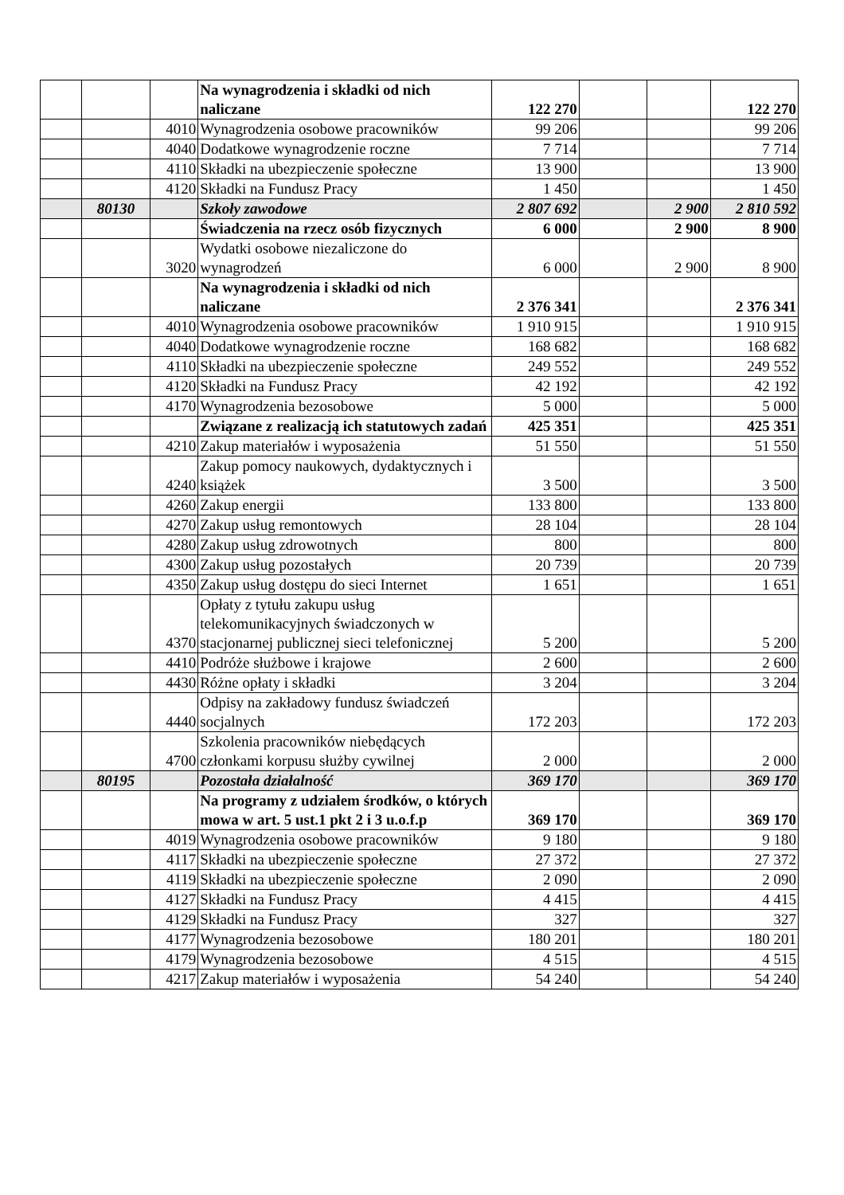| | | | Na wynagrodzenia i składki od nich naliczane | 122 270 | | | 122 270 |
| | | 4010 | Wynagrodzenia osobowe pracowników | 99 206 | | | 99 206 |
| | | 4040 | Dodatkowe wynagrodzenie roczne | 7 714 | | | 7 714 |
| | | 4110 | Składki na ubezpieczenie społeczne | 13 900 | | | 13 900 |
| | | 4120 | Składki na Fundusz Pracy | 1 450 | | | 1 450 |
| | 80130 | | Szkoły zawodowe | 2 807 692 | | 2 900 | 2 810 592 |
| | | | Świadczenia na rzecz osób fizycznych | 6 000 | | 2 900 | 8 900 |
| | | 3020 | Wydatki osobowe niezaliczone do wynagrodzeń | 6 000 | | 2 900 | 8 900 |
| | | | Na wynagrodzenia i składki od nich naliczane | 2 376 341 | | | 2 376 341 |
| | | 4010 | Wynagrodzenia osobowe pracowników | 1 910 915 | | | 1 910 915 |
| | | 4040 | Dodatkowe wynagrodzenie roczne | 168 682 | | | 168 682 |
| | | 4110 | Składki na ubezpieczenie społeczne | 249 552 | | | 249 552 |
| | | 4120 | Składki na Fundusz Pracy | 42 192 | | | 42 192 |
| | | 4170 | Wynagrodzenia bezosobowe | 5 000 | | | 5 000 |
| | | | Związane z realizacją ich statutowych zadań | 425 351 | | | 425 351 |
| | | 4210 | Zakup materiałów i wyposażenia | 51 550 | | | 51 550 |
| | | 4240 | Zakup pomocy naukowych, dydaktycznych i książek | 3 500 | | | 3 500 |
| | | 4260 | Zakup energii | 133 800 | | | 133 800 |
| | | 4270 | Zakup usług remontowych | 28 104 | | | 28 104 |
| | | 4280 | Zakup usług zdrowotnych | 800 | | | 800 |
| | | 4300 | Zakup usług pozostałych | 20 739 | | | 20 739 |
| | | 4350 | Zakup usług dostępu do sieci Internet | 1 651 | | | 1 651 |
| | | 4370 | Opłaty z tytułu zakupu usług telekomunikacyjnych świadczonych w stacjonarnej publicznej sieci telefonicznej | 5 200 | | | 5 200 |
| | | 4410 | Podróże służbowe i krajowe | 2 600 | | | 2 600 |
| | | 4430 | Różne opłaty i składki | 3 204 | | | 3 204 |
| | | 4440 | Odpisy na zakładowy fundusz świadczeń socjalnych | 172 203 | | | 172 203 |
| | | 4700 | Szkolenia pracowników niebędących członkami korpusu służby cywilnej | 2 000 | | | 2 000 |
| | 80195 | | Pozostała działalność | 369 170 | | | 369 170 |
| | | | Na programy z udziałem środków, o których mowa w art. 5 ust.1 pkt 2 i 3 u.o.f.p | 369 170 | | | 369 170 |
| | | 4019 | Wynagrodzenia osobowe pracowników | 9 180 | | | 9 180 |
| | | 4117 | Składki na ubezpieczenie społeczne | 27 372 | | | 27 372 |
| | | 4119 | Składki na ubezpieczenie społeczne | 2 090 | | | 2 090 |
| | | 4127 | Składki na Fundusz Pracy | 4 415 | | | 4 415 |
| | | 4129 | Składki na Fundusz Pracy | 327 | | | 327 |
| | | 4177 | Wynagrodzenia bezosobowe | 180 201 | | | 180 201 |
| | | 4179 | Wynagrodzenia bezosobowe | 4 515 | | | 4 515 |
| | | 4217 | Zakup materiałów i wyposażenia | 54 240 | | | 54 240 |